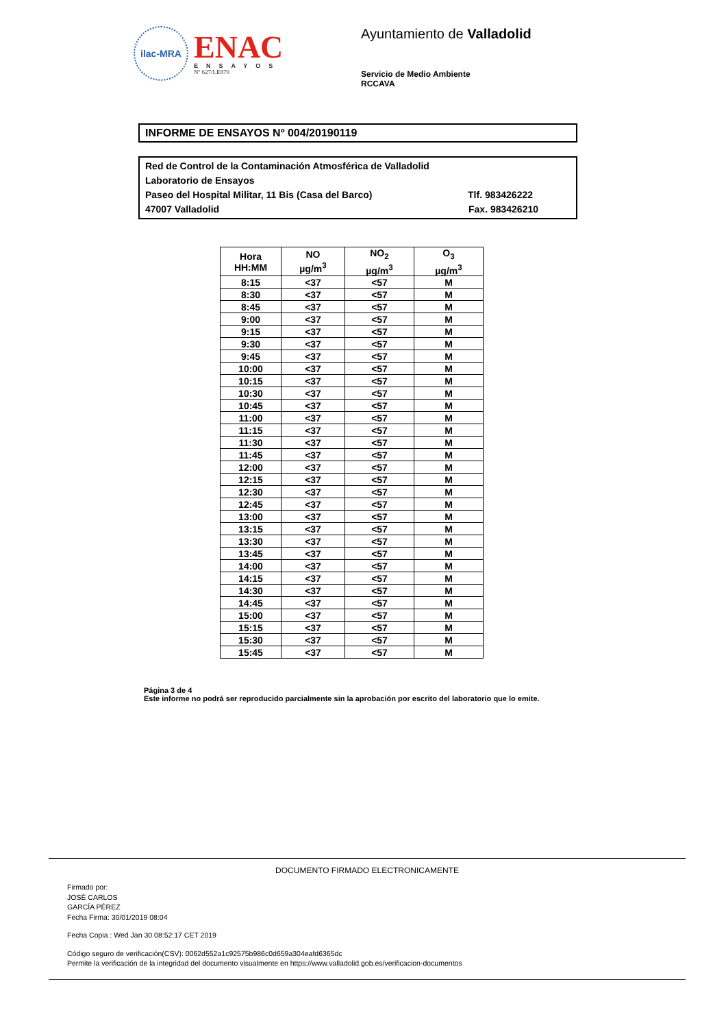ilac-MRA
ENAC
ENSAYOS
Nº 627/LE870
Ayuntamiento de Valladolid
Servicio de Medio Ambiente
RCCAVA
INFORME DE ENSAYOS Nº 004/20190119
Red de Control de la Contaminación Atmosférica de Valladolid
Laboratorio de Ensayos
Paseo del Hospital Militar, 11 Bis (Casa del Barco) Tlf. 983426222
47007 Valladolid Fax. 983426210
| Hora HH:MM | NO µg/m<sup>3</sup> | NO<sub>2</sub> µg/m<sup>3</sup> | O<sub>3</sub> µg/m<sup>3</sup> |
| --- | --- | --- | --- |
| 8:15 | <37 | <57 | M |
| 8:30 | <37 | <57 | M |
| 8:45 | <37 | <57 | M |
| 9:00 | <37 | <57 | M |
| 9:15 | <37 | <57 | M |
| 9:30 | <37 | <57 | M |
| 9:45 | <37 | <57 | M |
| 10:00 | <37 | <57 | M |
| 10:15 | <37 | <57 | M |
| 10:30 | <37 | <57 | M |
| 10:45 | <37 | <57 | M |
| 11:00 | <37 | <57 | M |
| 11:15 | <37 | <57 | M |
| 11:30 | <37 | <57 | M |
| 11:45 | <37 | <57 | M |
| 12:00 | <37 | <57 | M |
| 12:15 | <37 | <57 | M |
| 12:30 | <37 | <57 | M |
| 12:45 | <37 | <57 | M |
| 13:00 | <37 | <57 | M |
| 13:15 | <37 | <57 | M |
| 13:30 | <37 | <57 | M |
| 13:45 | <37 | <57 | M |
| 14:00 | <37 | <57 | M |
| 14:15 | <37 | <57 | M |
| 14:30 | <37 | <57 | M |
| 14:45 | <37 | <57 | M |
| 15:00 | <37 | <57 | M |
| 15:15 | <37 | <57 | M |
| 15:30 | <37 | <57 | M |
| 15:45 | <37 | <57 | M |
Página 3 de 4
Este informe no podrá ser reproducido parcialmente sin la aprobación por escrito del laboratorio que lo emite.
DOCUMENTO FIRMADO ELECTRONICAMENTE
Firmado por:
JOSÉ CARLOS
GARCÍA PÉREZ
Fecha Firma: 30/01/2019 08:04
Fecha Copia : Wed Jan 30 08:52:17 CET 2019
Código seguro de verificación(CSV): 0062d552a1c92575b986c0d659a304eafd6365dc
Permite la verificación de la integridad del documento visualmente en https://www.valladolid.gob.es/verificacion-documentos